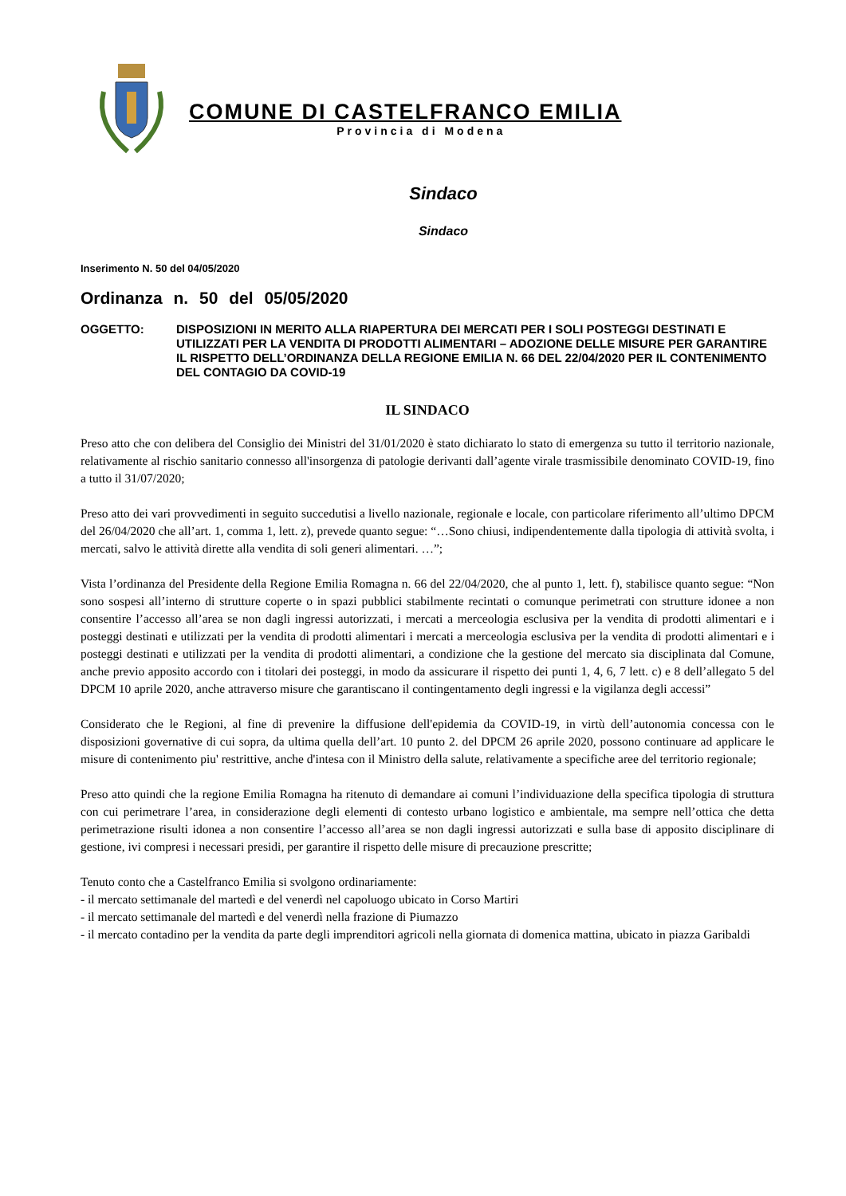COMUNE DI CASTELFRANCO EMILIA
Provincia di Modena
Sindaco
Sindaco
Inserimento N. 50 del 04/05/2020
Ordinanza n. 50 del 05/05/2020
OGGETTO: DISPOSIZIONI IN MERITO ALLA RIAPERTURA DEI MERCATI PER I SOLI POSTEGGI DESTINATI E UTILIZZATI PER LA VENDITA DI PRODOTTI ALIMENTARI – ADOZIONE DELLE MISURE PER GARANTIRE IL RISPETTO DELL’ORDINANZA DELLA REGIONE EMILIA N. 66 DEL 22/04/2020 PER IL CONTENIMENTO DEL CONTAGIO DA COVID-19
IL SINDACO
Preso atto che con delibera del Consiglio dei Ministri del 31/01/2020 è stato dichiarato lo stato di emergenza su tutto il territorio nazionale, relativamente al rischio sanitario connesso all'insorgenza di patologie derivanti dall’agente virale trasmissibile denominato COVID-19, fino a tutto il 31/07/2020;
Preso atto dei vari provvedimenti in seguito succedutisi a livello nazionale, regionale e locale, con particolare riferimento all’ultimo DPCM del 26/04/2020 che all’art. 1, comma 1, lett. z), prevede quanto segue: “…Sono chiusi, indipendentemente dalla tipologia di attività svolta, i mercati, salvo le attività dirette alla vendita di soli generi alimentari. …”;
Vista l’ordinanza del Presidente della Regione Emilia Romagna n. 66 del 22/04/2020, che al punto 1, lett. f), stabilisce quanto segue: “Non sono sospesi all’interno di strutture coperte o in spazi pubblici stabilmente recintati o comunque perimetrati con strutture idonee a non consentire l’accesso all’area se non dagli ingressi autorizzati, i mercati a merceologia esclusiva per la vendita di prodotti alimentari e i posteggi destinati e utilizzati per la vendita di prodotti alimentari i mercati a merceologia esclusiva per la vendita di prodotti alimentari e i posteggi destinati e utilizzati per la vendita di prodotti alimentari, a condizione che la gestione del mercato sia disciplinata dal Comune, anche previo apposito accordo con i titolari dei posteggi, in modo da assicurare il rispetto dei punti 1, 4, 6, 7 lett. c) e 8 dell’allegato 5 del DPCM 10 aprile 2020, anche attraverso misure che garantiscano il contingentamento degli ingressi e la vigilanza degli accessi”
Considerato che le Regioni, al fine di prevenire la diffusione dell'epidemia da COVID-19, in virtù dell’autonomia concessa con le disposizioni governative di cui sopra, da ultima quella dell’art. 10 punto 2. del DPCM 26 aprile 2020, possono continuare ad applicare le misure di contenimento piu' restrittive, anche d'intesa con il Ministro della salute, relativamente a specifiche aree del territorio regionale;
Preso atto quindi che la regione Emilia Romagna ha ritenuto di demandare ai comuni l’individuazione della specifica tipologia di struttura con cui perimetrare l’area, in considerazione degli elementi di contesto urbano logistico e ambientale, ma sempre nell’ottica che detta perimetrazione risulti idonea a non consentire l’accesso all’area se non dagli ingressi autorizzati e sulla base di apposito disciplinare di gestione, ivi compresi i necessari presidi, per garantire il rispetto delle misure di precauzione prescritte;
Tenuto conto che a Castelfranco Emilia si svolgono ordinariamente:
- il mercato settimanale del martedì e del venerdì nel capoluogo ubicato in Corso Martiri
- il mercato settimanale del martedì e del venerdì nella frazione di Piumazzo
- il mercato contadino per la vendita da parte degli imprenditori agricoli nella giornata di domenica mattina, ubicato in piazza Garibaldi